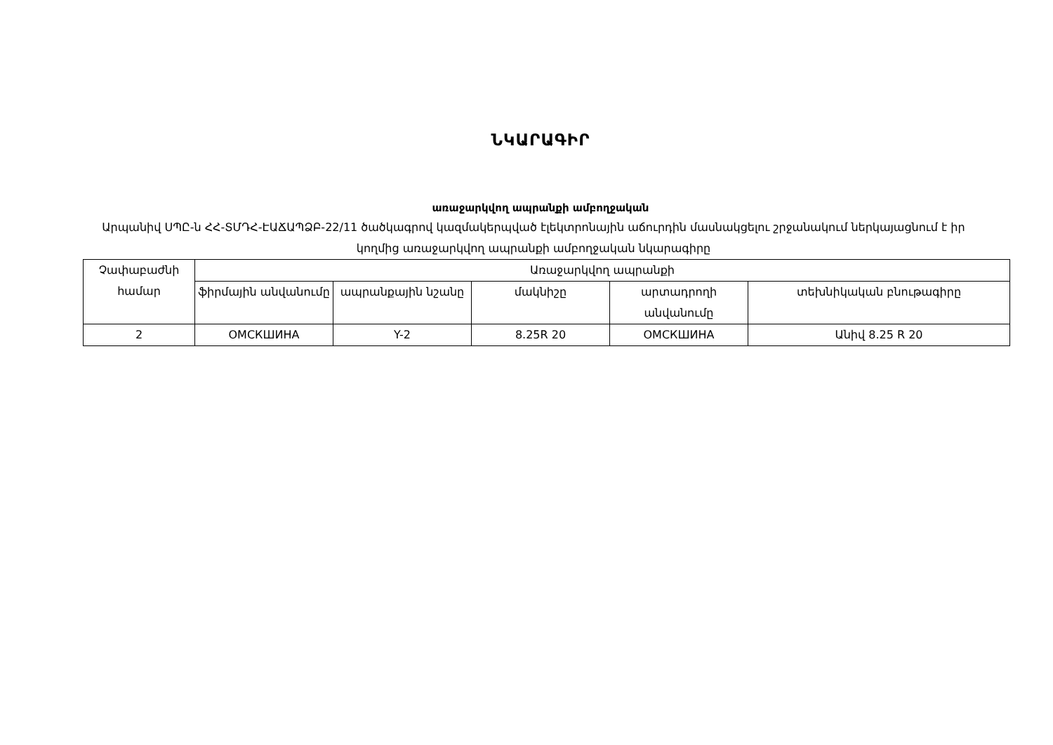ՆԿԱՐԱԳԻՐ
առաջարկվող ապրանքի ամբողջական
Արպանիվ ՍՊԸ-ն ՀՀ-ՏՄԴՀ-ԷԱՃԱՊՁԲ-22/11 ծածկագրով կազմակերպված էլեկտրոնային աճուրդին մասնակցելու շրջանակում ներկայացնում է իր կողմից առաջարկվող ապրանքի ամբողջական նկարագիրը
| Չափաբաժնի համար | Առաջարկվող ապրանքի | | | | |
| --- | --- | --- | --- | --- | --- |
| | ֆիրմային անվանումը | ապրանքային նշանը | մակնիշը | արտադրողի անվանումը | տեխնիկական բնութագիրը |
| 2 | ОМСКШИНА | Y-2 | 8.25R 20 | ОМСКШИНА | Անիվ 8.25 R 20 |